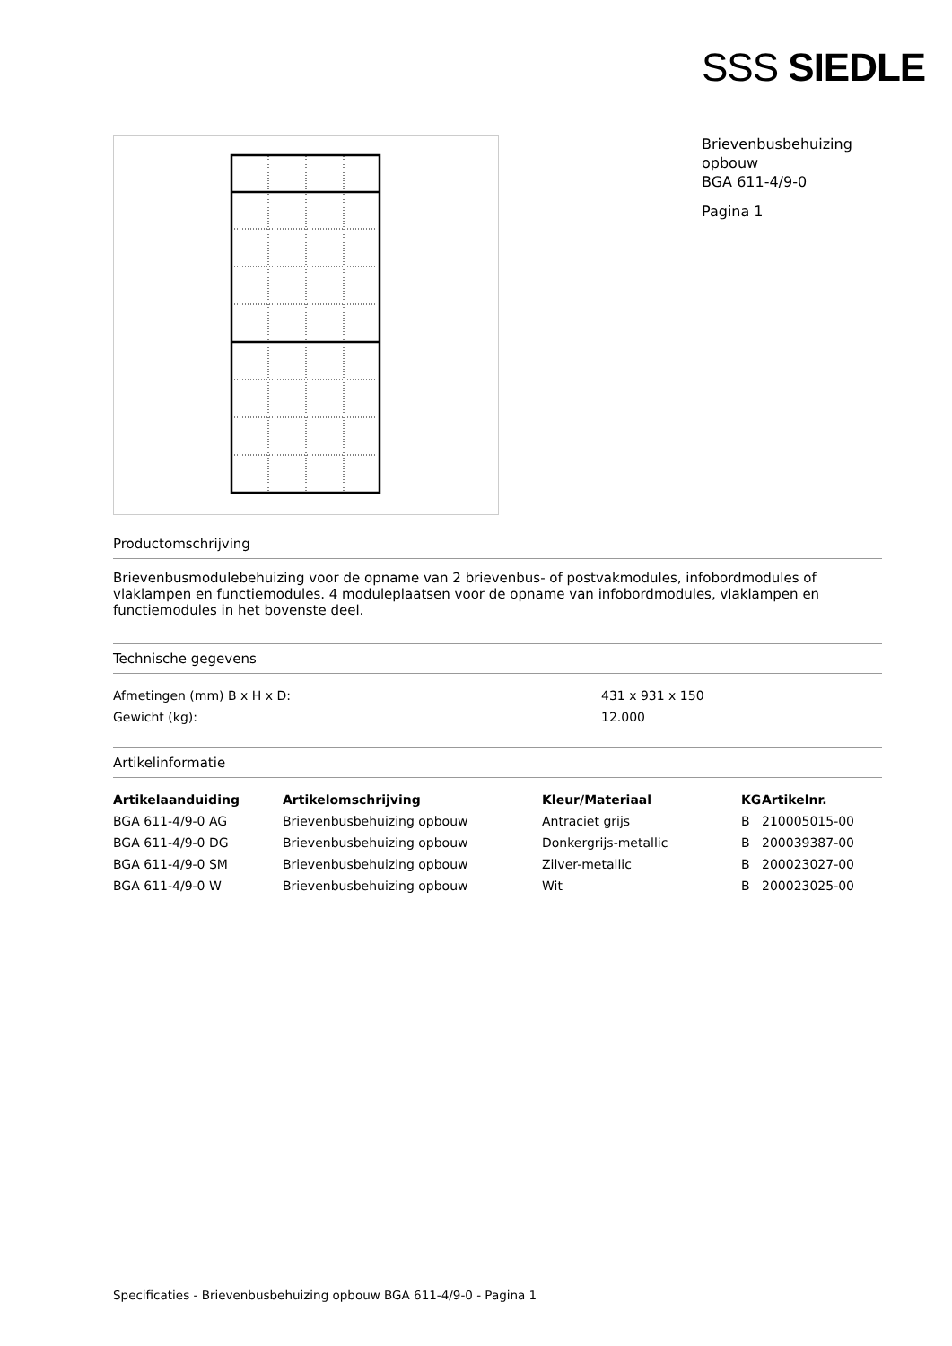SSS SIEDLE
Brievenbusbehuizing
opbouw
BGA 611-4/9-0
Pagina 1
Productomschrijving
Brievenbusmodulebehuizing voor de opname van 2 brievenbus- of postvakmodules, infobordmodules of vlaklampen en functiemodules. 4 moduleplaatsen voor de opname van infobordmodules, vlaklampen en functiemodules in het bovenste deel.
Technische gegevens
| Afmetingen (mm) B x H x D: | 431 x 931 x 150 |
| Gewicht (kg): | 12.000 |
Artikelinformatie
| Artikelaanduiding | Artikelomschrijving | Kleur/Materiaal | KG | Artikelnr. |
| --- | --- | --- | --- | --- |
| BGA 611-4/9-0 AG | Brievenbusbehuizing opbouw | Antraciet grijs | B | 210005015-00 |
| BGA 611-4/9-0 DG | Brievenbusbehuizing opbouw | Donkergrijs-metallic | B | 200039387-00 |
| BGA 611-4/9-0 SM | Brievenbusbehuizing opbouw | Zilver-metallic | B | 200023027-00 |
| BGA 611-4/9-0 W | Brievenbusbehuizing opbouw | Wit | B | 200023025-00 |
Specificaties - Brievenbusbehuizing opbouw BGA 611-4/9-0 - Pagina 1